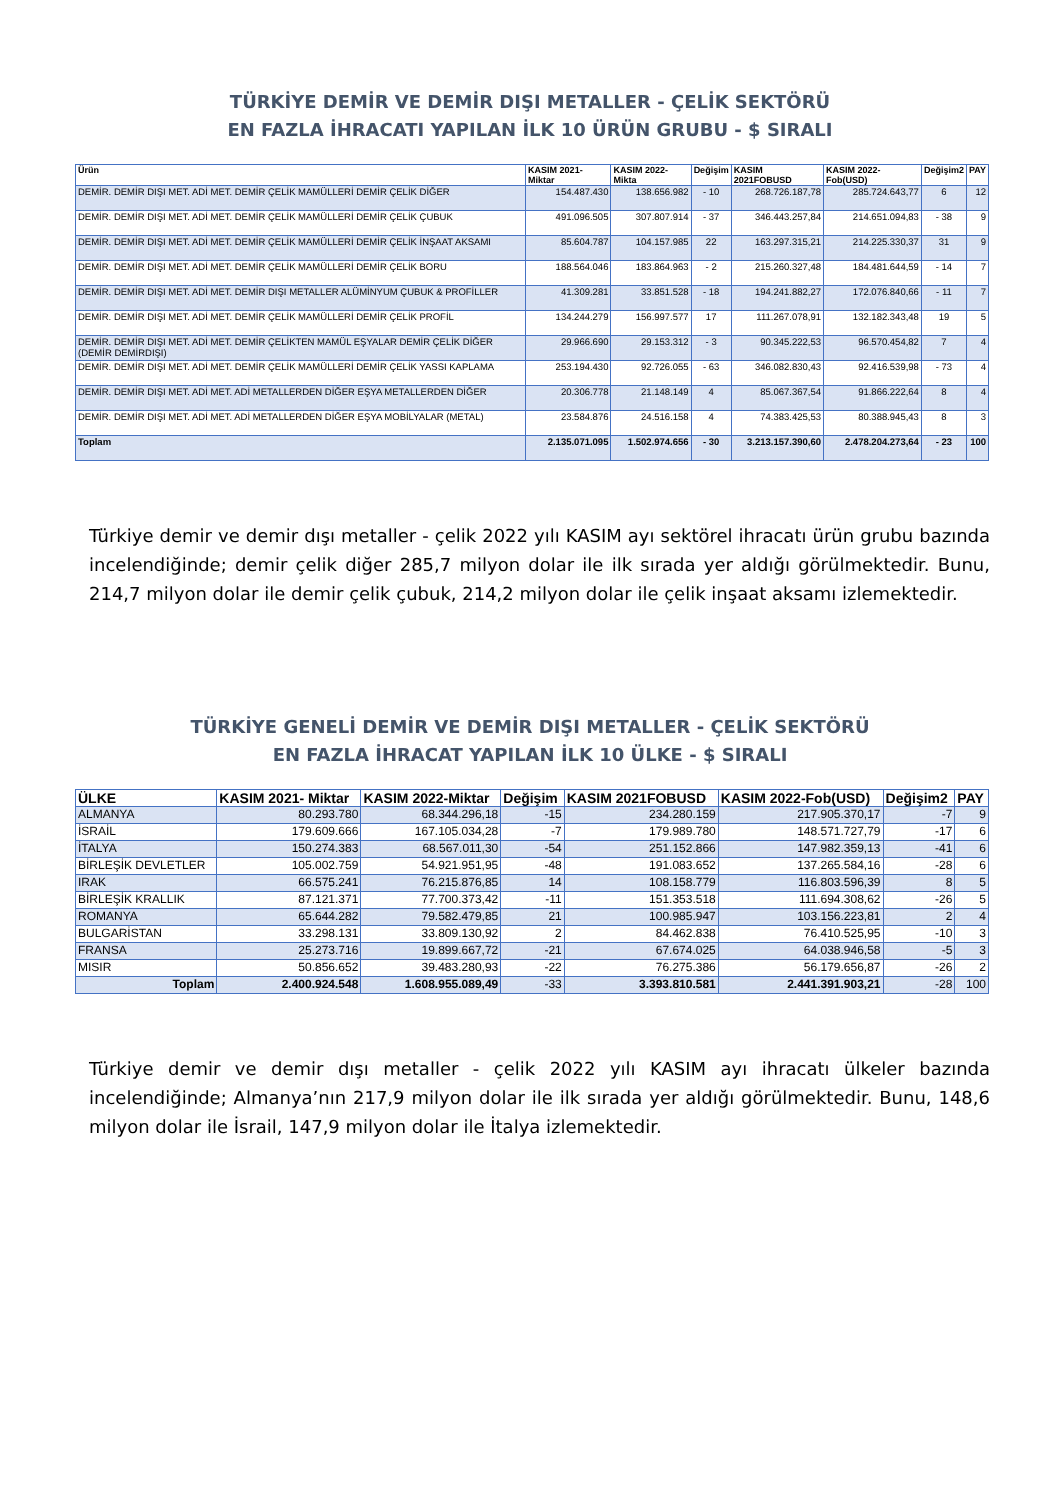TÜRKİYE DEMİR VE DEMİR DIŞI METALLER - ÇELİK SEKTÖRÜ
EN FAZLA İHRACATI YAPILAN İLK 10 ÜRÜN GRUBU - $ SIRALI
| Ürün | KASIM 2021- Miktar | KASIM 2022-Mikta | Değişim | KASIM 2021FOBUSD | KASIM 2022-Fob(USD) | Değişim2 | PAY |
| --- | --- | --- | --- | --- | --- | --- | --- |
| DEMİR. DEMİR DIŞI MET. ADİ MET. DEMİR ÇELİK MAMÜLLERİ DEMİR ÇELİK DİĞER | 154.487.430 | 138.656.982 | - 10 | 268.726.187,78 | 285.724.643,77 | 6 | 12 |
| DEMİR. DEMİR DIŞI MET. ADİ MET. DEMİR ÇELİK MAMÜLLERİ DEMİR ÇELİK ÇUBUK | 491.096.505 | 307.807.914 | - 37 | 346.443.257,84 | 214.651.094,83 | - 38 | 9 |
| DEMİR. DEMİR DIŞI MET. ADİ MET. DEMİR ÇELİK MAMÜLLERİ DEMİR ÇELİK İNŞAAT AKSAMI | 85.604.787 | 104.157.985 | 22 | 163.297.315,21 | 214.225.330,37 | 31 | 9 |
| DEMİR. DEMİR DIŞI MET. ADİ MET. DEMİR ÇELİK MAMÜLLERİ DEMİR ÇELİK BORU | 188.564.046 | 183.864.963 | - 2 | 215.260.327,48 | 184.481.644,59 | - 14 | 7 |
| DEMİR. DEMİR DIŞI MET. ADİ MET. DEMİR DIŞI METALLER ALÜMİNYUM ÇUBUK & PROFİLLER | 41.309.281 | 33.851.528 | - 18 | 194.241.882,27 | 172.076.840,66 | - 11 | 7 |
| DEMİR. DEMİR DIŞI MET. ADİ MET. DEMİR ÇELİK MAMÜLLERİ DEMİR ÇELİK PROFİL | 134.244.279 | 156.997.577 | 17 | 111.267.078,91 | 132.182.343,48 | 19 | 5 |
| DEMİR. DEMİR DIŞI MET. ADİ MET. DEMİR ÇELİKTEN MAMÜL EŞYALAR DEMİR ÇELİK DİĞER (DEMİR DEMİRDIŞI) | 29.966.690 | 29.153.312 | - 3 | 90.345.222,53 | 96.570.454,82 | 7 | 4 |
| DEMİR. DEMİR DIŞI MET. ADİ MET. DEMİR ÇELİK MAMÜLLERİ DEMİR ÇELİK YASSI KAPLAMA | 253.194.430 | 92.726.055 | - 63 | 346.082.830,43 | 92.416.539,98 | - 73 | 4 |
| DEMİR. DEMİR DIŞI MET. ADİ MET. ADİ METALLERDEN DİĞER EŞYA METALLERDEN DİĞER | 20.306.778 | 21.148.149 | 4 | 85.067.367,54 | 91.866.222,64 | 8 | 4 |
| DEMİR. DEMİR DIŞI MET. ADİ MET. ADİ METALLERDEN DİĞER EŞYA MOBİLYALAR (METAL) | 23.584.876 | 24.516.158 | 4 | 74.383.425,53 | 80.388.945,43 | 8 | 3 |
| Toplam | 2.135.071.095 | 1.502.974.656 | - 30 | 3.213.157.390,60 | 2.478.204.273,64 | - 23 | 100 |
Türkiye demir ve demir dışı metaller - çelik 2022 yılı KASIM ayı sektörel ihracatı ürün grubu bazında incelendiğinde; demir çelik diğer 285,7 milyon dolar ile ilk sırada yer aldığı görülmektedir. Bunu, 214,7 milyon dolar ile demir çelik çubuk, 214,2 milyon dolar ile çelik inşaat aksamı izlemektedir.
TÜRKİYE GENELİ DEMİR VE DEMİR DIŞI METALLER - ÇELİK SEKTÖRÜ
EN FAZLA İHRACAT YAPILAN İLK 10 ÜLKE - $ SIRALI
| ÜLKE | KASIM 2021- Miktar | KASIM 2022-Miktar | Değişim | KASIM 2021FOBUSD | KASIM 2022-Fob(USD) | Değişim2 | PAY |
| --- | --- | --- | --- | --- | --- | --- | --- |
| ALMANYA | 80.293.780 | 68.344.296,18 | -15 | 234.280.159 | 217.905.370,17 | -7 | 9 |
| İSRAİL | 179.609.666 | 167.105.034,28 | -7 | 179.989.780 | 148.571.727,79 | -17 | 6 |
| İTALYA | 150.274.383 | 68.567.011,30 | -54 | 251.152.866 | 147.982.359,13 | -41 | 6 |
| BİRLEŞİK DEVLETLER | 105.002.759 | 54.921.951,95 | -48 | 191.083.652 | 137.265.584,16 | -28 | 6 |
| IRAK | 66.575.241 | 76.215.876,85 | 14 | 108.158.779 | 116.803.596,39 | 8 | 5 |
| BİRLEŞİK KRALLIK | 87.121.371 | 77.700.373,42 | -11 | 151.353.518 | 111.694.308,62 | -26 | 5 |
| ROMANYA | 65.644.282 | 79.582.479,85 | 21 | 100.985.947 | 103.156.223,81 | 2 | 4 |
| BULGARİSTAN | 33.298.131 | 33.809.130,92 | 2 | 84.462.838 | 76.410.525,95 | -10 | 3 |
| FRANSA | 25.273.716 | 19.899.667,72 | -21 | 67.674.025 | 64.038.946,58 | -5 | 3 |
| MISIR | 50.856.652 | 39.483.280,93 | -22 | 76.275.386 | 56.179.656,87 | -26 | 2 |
| Toplam | 2.400.924.548 | 1.608.955.089,49 | -33 | 3.393.810.581 | 2.441.391.903,21 | -28 | 100 |
Türkiye demir ve demir dışı metaller - çelik 2022 yılı KASIM ayı ihracatı ülkeler bazında incelendiğinde; Almanya’nın 217,9 milyon dolar ile ilk sırada yer aldığı görülmektedir. Bunu, 148,6 milyon dolar ile İsrail, 147,9 milyon dolar ile İtalya izlemektedir.